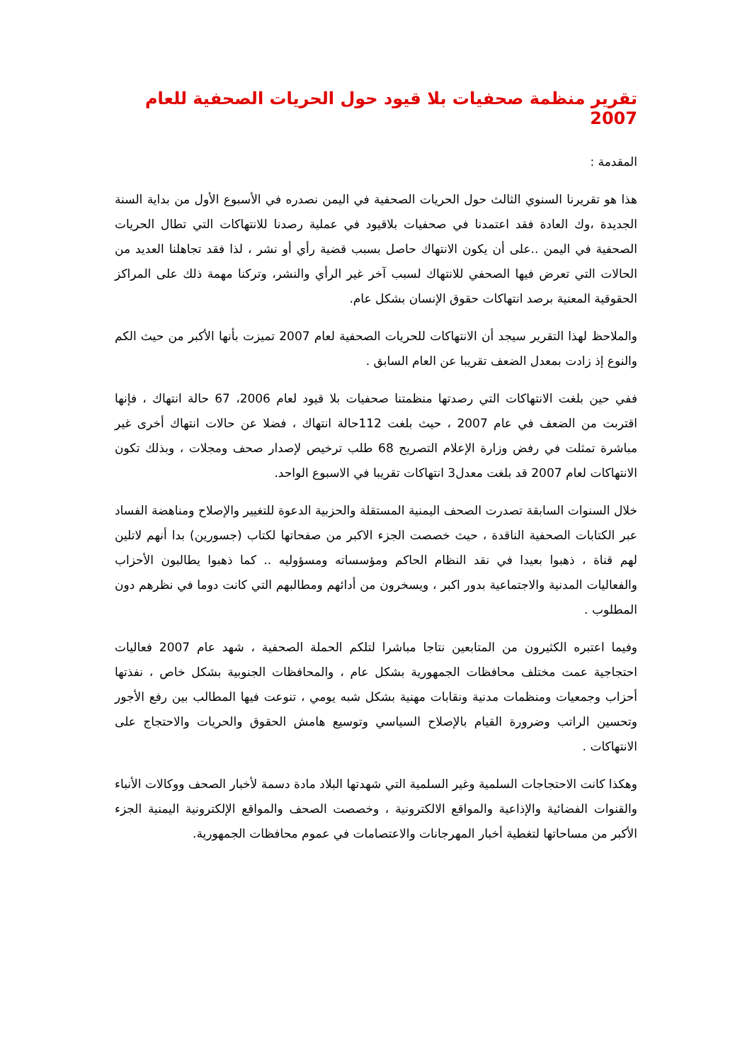تقرير منظمة صحفيات بلا قيود حول الحريات الصحفية للعام 2007
المقدمة :
هذا هو تقريرنا السنوي الثالث حول الحريات الصحفية في اليمن نصدره في الأسبوع الأول من بداية السنة الجديدة ،وك العادة فقد اعتمدنا في صحفيات بلاقيود في عملية رصدنا للانتهاكات التي تطال الحريات الصحفية في اليمن ..على أن يكون الانتهاك حاصل بسبب قضية رأي أو نشر ، لذا فقد تجاهلنا العديد من الحالات التي تعرض فيها الصحفي للانتهاك لسبب آخر غير الرأي والنشر، وتركنا مهمة ذلك على المراكز الحقوقية المعنية برصد انتهاكات حقوق الإنسان بشكل عام.
والملاحظ لهذا التقرير سيجد أن الانتهاكات للحريات الصحفية لعام 2007 تميزت بأنها الأكبر من حيث الكم والنوع إذ زادت بمعدل الضعف تقريبا عن العام السابق .
ففي حين بلغت الانتهاكات التي رصدتها منظمتنا صحفيات بلا قيود لعام 2006، 67 حالة انتهاك ، فإنها اقتربت من الضعف في عام 2007 ، حيث بلغت 112حالة انتهاك ، فضلا عن حالات انتهاك أخرى غير مباشرة تمثلت في رفض وزارة الإعلام التصريح 68 طلب ترخيص لإصدار صحف ومجلات ، وبذلك تكون الانتهاكات لعام 2007 قد بلغت معدل3 انتهاكات تقريبا في الاسبوع الواحد.
خلال السنوات السابقة تصدرت الصحف اليمنية المستقلة والحزبية الدعوة للتغيير والإصلاح ومناهضة الفساد عبر الكتابات الصحفية الناقدة ، حيث خصصت الجزء الاكبر من صفحاتها لكتاب (جسورين) بدا أنهم لاتلين لهم قناة ، ذهبوا بعيدا في نقد النظام الحاكم ومؤسساته ومسؤوليه .. كما ذهبوا يطالبون الأحزاب والفعاليات المدنية والاجتماعية بدور اكبر ، ويسخرون من أدائهم ومطالبهم التي كانت دوما في نظرهم دون المطلوب .
وفيما اعتبره الكثيرون من المتابعين نتاجا مباشرا لتلكم الحملة الصحفية ، شهد عام 2007 فعاليات احتجاجية عمت مختلف محافظات الجمهورية بشكل عام ، والمحافظات الجنوبية بشكل خاص ، نفذتها أحزاب وجمعيات ومنظمات مدنية ونقابات مهنية بشكل شبه يومي ، تنوعت فيها المطالب بين رفع الأجور وتحسين الراتب وضرورة القيام بالإصلاح السياسي وتوسيع هامش الحقوق والحريات والاحتجاج على الانتهاكات .
وهكذا كانت الاحتجاجات السلمية وغير السلمية التي شهدتها البلاد مادة دسمة لأخبار الصحف ووكالات الأنباء والقنوات الفضائية والإذاعية والمواقع الالكترونية ، وخصصت الصحف والمواقع الإلكترونية اليمنية الجزء الأكبر من مساحاتها لتغطية أخبار المهرجانات والاعتصامات في عموم محافظات الجمهورية.